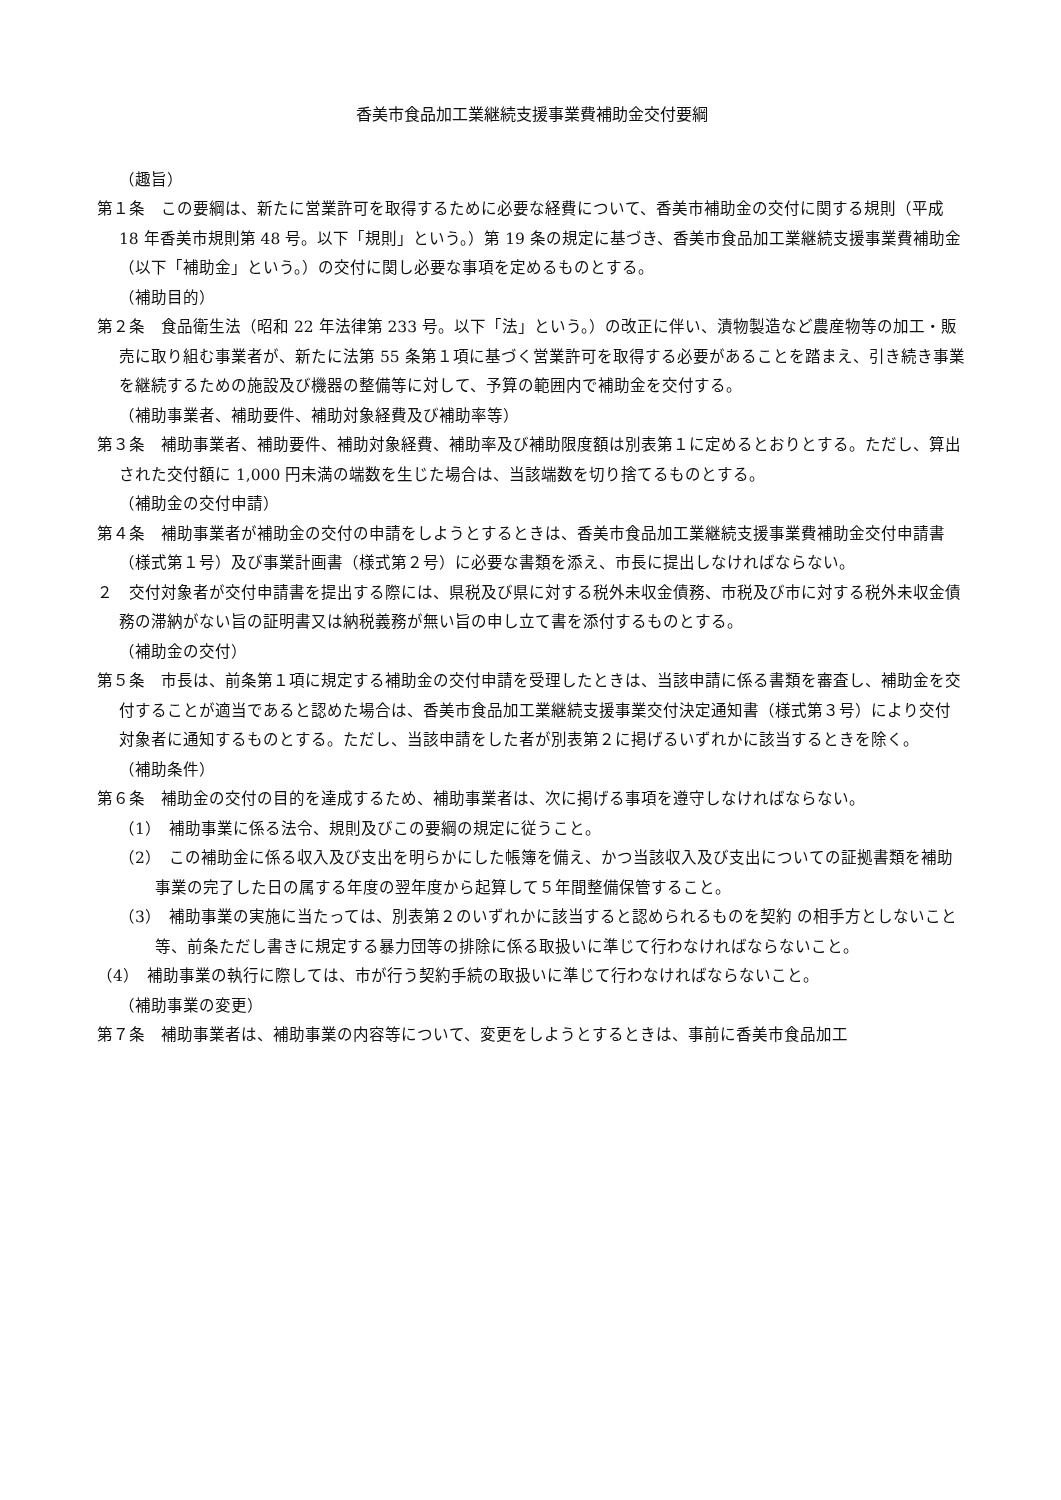香美市食品加工業継続支援事業費補助金交付要綱
（趣旨）
第１条　この要綱は、新たに営業許可を取得するために必要な経費について、香美市補助金の交付に関する規則（平成 18 年香美市規則第 48 号。以下「規則」という。）第 19 条の規定に基づき、香美市食品加工業継続支援事業費補助金（以下「補助金」という。）の交付に関し必要な事項を定めるものとする。
（補助目的）
第２条　食品衛生法（昭和 22 年法律第 233 号。以下「法」という。）の改正に伴い、漬物製造など農産物等の加工・販売に取り組む事業者が、新たに法第 55 条第１項に基づく営業許可を取得する必要があることを踏まえ、引き続き事業を継続するための施設及び機器の整備等に対して、予算の範囲内で補助金を交付する。
（補助事業者、補助要件、補助対象経費及び補助率等）
第３条　補助事業者、補助要件、補助対象経費、補助率及び補助限度額は別表第１に定めるとおりとする。ただし、算出された交付額に 1,000 円未満の端数を生じた場合は、当該端数を切り捨てるものとする。
（補助金の交付申請）
第４条　補助事業者が補助金の交付の申請をしようとするときは、香美市食品加工業継続支援事業費補助金交付申請書（様式第１号）及び事業計画書（様式第２号）に必要な書類を添え、市長に提出しなければならない。
２　交付対象者が交付申請書を提出する際には、県税及び県に対する税外未収金債務、市税及び市に対する税外未収金債務の滞納がない旨の証明書又は納税義務が無い旨の申し立て書を添付するものとする。
（補助金の交付）
第５条　市長は、前条第１項に規定する補助金の交付申請を受理したときは、当該申請に係る書類を審査し、補助金を交付することが適当であると認めた場合は、香美市食品加工業継続支援事業交付決定通知書（様式第３号）により交付対象者に通知するものとする。ただし、当該申請をした者が別表第２に掲げるいずれかに該当するときを除く。
（補助条件）
第６条　補助金の交付の目的を達成するため、補助事業者は、次に掲げる事項を遵守しなければならない。
（1）　補助事業に係る法令、規則及びこの要綱の規定に従うこと。
（2）　この補助金に係る収入及び支出を明らかにした帳簿を備え、かつ当該収入及び支出についての証拠書類を補助事業の完了した日の属する年度の翌年度から起算して５年間整備保管すること。
（3）　補助事業の実施に当たっては、別表第２のいずれかに該当すると認められるものを契約 の相手方としないこと等、前条ただし書きに規定する暴力団等の排除に係る取扱いに準じて行わなければならないこと。
（4）　補助事業の執行に際しては、市が行う契約手続の取扱いに準じて行わなければならないこと。
（補助事業の変更）
第７条　補助事業者は、補助事業の内容等について、変更をしようとするときは、事前に香美市食品加工